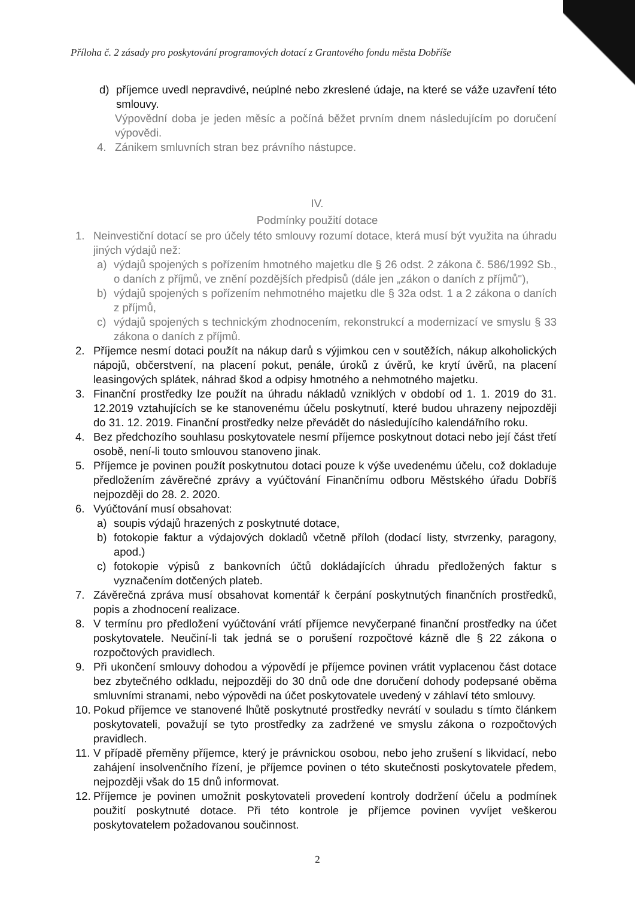Příloha č. 2 zásady pro poskytování programových dotací z Grantového fondu města Dobříše
d) příjemce uvedl nepravdivé, neúplné nebo zkreslené údaje, na které se váže uzavření této smlouvy.
Výpovědní doba je jeden měsíc a počíná běžet prvním dnem následujícím po doručení výpovědi.
4. Zánikem smluvních stran bez právního nástupce.
IV.
Podmínky použití dotace
1. Neinvestiční dotací se pro účely této smlouvy rozumí dotace, která musí být využita na úhradu jiných výdajů než:
a) výdajů spojených s pořízením hmotného majetku dle § 26 odst. 2 zákona č. 586/1992 Sb., o daních z příjmů, ve znění pozdějších předpisů (dále jen „zákon o daních z příjmů"),
b) výdajů spojených s pořízením nehmotného majetku dle § 32a odst. 1 a 2 zákona o daních z příjmů,
c) výdajů spojených s technickým zhodnocením, rekonstrukcí a modernizací ve smyslu § 33 zákona o daních z příjmů.
2. Příjemce nesmí dotaci použít na nákup darů s výjimkou cen v soutěžích, nákup alkoholických nápojů, občerstvení, na placení pokut, penále, úroků z úvěrů, ke krytí úvěrů, na placení leasingových splátek, náhrad škod a odpisy hmotného a nehmotného majetku.
3. Finanční prostředky lze použít na úhradu nákladů vzniklých v období od 1. 1. 2019 do 31. 12.2019 vztahujících se ke stanovenému účelu poskytnutí, které budou uhrazeny nejpozději do 31. 12. 2019. Finanční prostředky nelze převádět do následujícího kalendářního roku.
4. Bez předchozího souhlasu poskytovatele nesmí příjemce poskytnout dotaci nebo její část třetí osobě, není-li touto smlouvou stanoveno jinak.
5. Příjemce je povinen použít poskytnutou dotaci pouze k výše uvedenému účelu, což dokladuje předložením závěrečné zprávy a vyúčtování Finančnímu odboru Městského úřadu Dobříš nejpozději do 28. 2. 2020.
6. Vyúčtování musí obsahovat:
a) soupis výdajů hrazených z poskytnuté dotace,
b) fotokopie faktur a výdajových dokladů včetně příloh (dodací listy, stvrzenky, paragony, apod.)
c) fotokopie výpisů z bankovních účtů dokládajících úhradu předložených faktur s vyznačením dotčených plateb.
7. Závěrečná zpráva musí obsahovat komentář k čerpání poskytnutých finančních prostředků, popis a zhodnocení realizace.
8. V termínu pro předložení vyúčtování vrátí příjemce nevyčerpané finanční prostředky na účet poskytovatele. Neučiní-li tak jedná se o porušení rozpočtové kázně dle § 22 zákona o rozpočtových pravidlech.
9. Při ukončení smlouvy dohodou a výpovědí je příjemce povinen vrátit vyplacenou část dotace bez zbytečného odkladu, nejpozději do 30 dnů ode dne doručení dohody podepsané oběma smluvními stranami, nebo výpovědi na účet poskytovatele uvedený v záhlaví této smlouvy.
10. Pokud příjemce ve stanovené lhůtě poskytnuté prostředky nevrátí v souladu s tímto článkem poskytovateli, považují se tyto prostředky za zadržené ve smyslu zákona o rozpočtových pravidlech.
11. V případě přeměny příjemce, který je právnickou osobou, nebo jeho zrušení s likvidací, nebo zahájení insolvenčního řízení, je příjemce povinen o této skutečnosti poskytovatele předem, nejpozději však do 15 dnů informovat.
12. Příjemce je povinen umožnit poskytovateli provedení kontroly dodržení účelu a podmínek použití poskytnuté dotace. Při této kontrole je příjemce povinen vyvíjet veškerou poskytovatelem požadovanou součinnost.
2